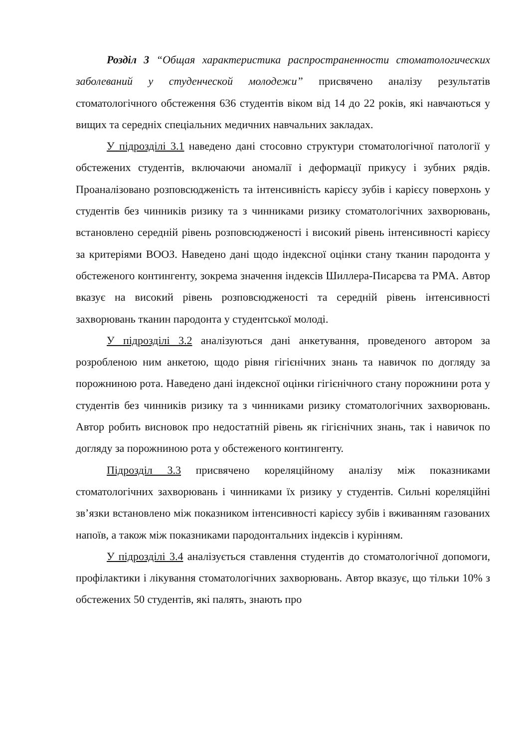Розділ 3 “Общая характеристика распространенности стоматологических заболеваний у студенческой молодежи” присвячено аналізу результатів стоматологічного обстеження 636 студентів віком від 14 до 22 років, які навчаються у вищих та середніх спеціальних медичних навчальних закладах.
У підрозділі 3.1 наведено дані стосовно структури стоматологічної патології у обстежених студентів, включаючи аномалії і деформації прикусу і зубних рядів. Проаналізовано розповсюдженість та інтенсивність карієсу зубів і карієсу поверхонь у студентів без чинників ризику та з чинниками ризику стоматологічних захворювань, встановлено середній рівень розповсюдженості і високий рівень інтенсивності карієсу за критеріями ВООЗ. Наведено дані щодо індексної оцінки стану тканин пародонта у обстеженого контингенту, зокрема значення індексів Шиллера-Писарєва та РМА. Автор вказує на високий рівень розповсюдженості та середній рівень інтенсивності захворювань тканин пародонта у студентської молоді.
У підрозділі 3.2 аналізуються дані анкетування, проведеного автором за розробленою ним анкетою, щодо рівня гігієнічних знань та навичок по догляду за порожниною рота. Наведено дані індексної оцінки гігієнічного стану порожнини рота у студентів без чинників ризику та з чинниками ризику стоматологічних захворювань. Автор робить висновок про недостатній рівень як гігієнічних знань, так і навичок по догляду за порожниною рота у обстеженого контингенту.
Підрозділ 3.3 присвячено кореляційному аналізу між показниками стоматологічних захворювань і чинниками їх ризику у студентів. Сильні кореляційні зв’язки встановлено між показником інтенсивності карієсу зубів і вживанням газованих напоїв, а також між показниками пародонтальних індексів і курінням.
У підрозділі 3.4 аналізується ставлення студентів до стоматологічної допомоги, профілактики і лікування стоматологічних захворювань. Автор вказує, що тільки 10% з обстежених 50 студентів, які палять, знають про